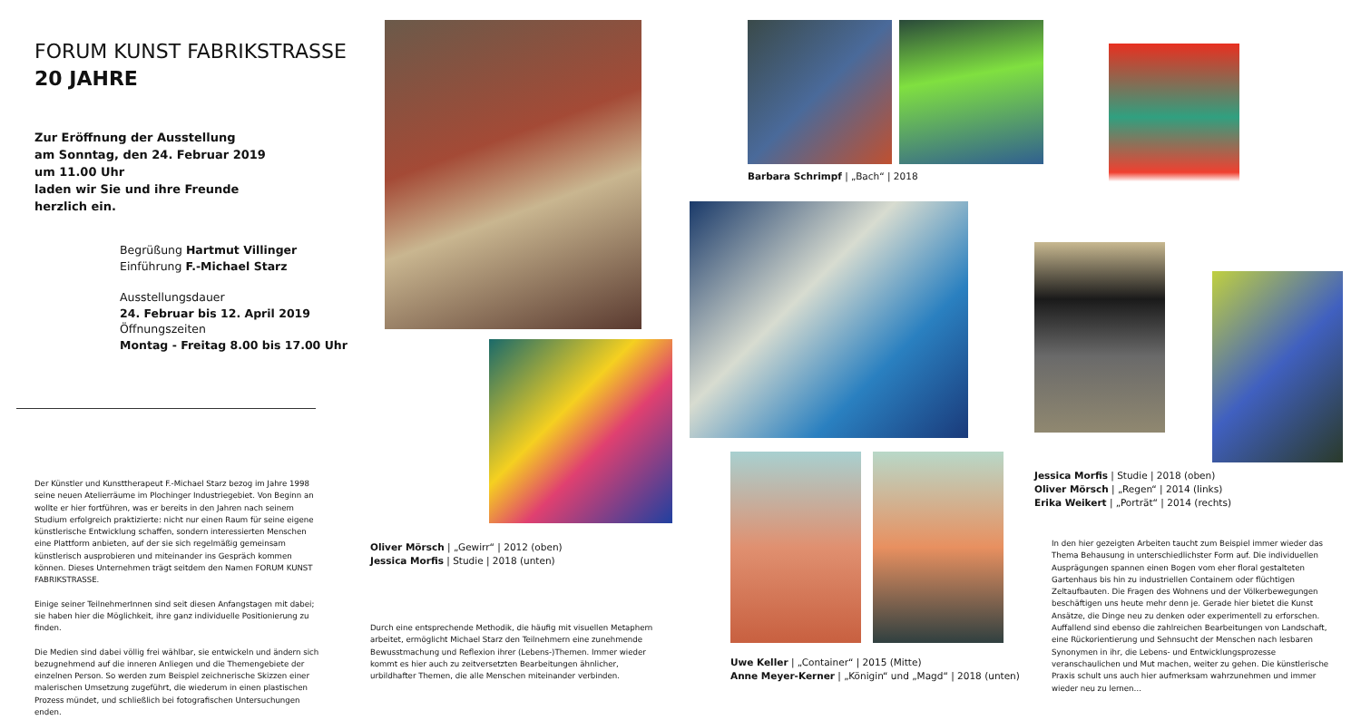FORUM KUNST FABRIKSTRASSE
20 JAHRE
Zur Eröffnung der Ausstellung
am Sonntag, den 24. Februar 2019
um 11.00 Uhr
laden wir Sie und ihre Freunde
herzlich ein.
Begrüßung Hartmut Villinger
Einführung F.-Michael Starz
Ausstellungsdauer
24. Februar bis 12. April 2019
Öffnungszeiten
Montag - Freitag 8.00 bis 17.00 Uhr
Der Künstler und Kunsttherapeut F.-Michael Starz bezog im Jahre 1998 seine neuen Atelierräume im Plochinger Industriegebiet. Von Beginn an wollte er hier fortführen, was er bereits in den Jahren nach seinem Studium erfolgreich praktizierte: nicht nur einen Raum für seine eigene künstlerische Entwicklung schaffen, sondern interessierten Menschen eine Plattform anbieten, auf der sie sich regelmäßig gemeinsam künstlerisch ausprobieren und miteinander ins Gespräch kommen können. Dieses Unternehmen trägt seitdem den Namen FORUM KUNST FABRIKSTRASSE.
Einige seiner TeilnehmerInnen sind seit diesen Anfangstagen mit dabei; sie haben hier die Möglichkeit, ihre ganz individuelle Positionierung zu finden.
Die Medien sind dabei völlig frei wählbar, sie entwickeln und ändern sich bezugnehmend auf die inneren Anliegen und die Themengebiete der einzelnen Person. So werden zum Beispiel zeichnerische Skizzen einer malerischen Umsetzung zugeführt, die wiederum in einen plastischen Prozess mündet, und schließlich bei fotografischen Untersuchungen enden.
Oliver Mörsch | „Gewirr“ | 2012 (oben)
Jessica Morfis | Studie | 2018 (unten)
Durch eine entsprechende Methodik, die häufig mit visuellen Metaphern arbeitet, ermöglicht Michael Starz den Teilnehmern eine zunehmende Bewusstmachung und Reflexion ihrer (Lebens-)Themen. Immer wieder kommt es hier auch zu zeitversetzten Bearbeitungen ähnlicher, urbildhafter Themen, die alle Menschen miteinander verbinden.
Barbara Schrimpf | „Bach“ | 2018
Uwe Keller | „Container“ | 2015 (Mitte)
Anne Meyer-Kerner | „Königin“ und „Magd“ | 2018 (unten)
Jessica Morfis | Studie | 2018 (oben)
Oliver Mörsch | „Regen“ | 2014 (links)
Erika Weikert | „Porträt“ | 2014 (rechts)
In den hier gezeigten Arbeiten taucht zum Beispiel immer wieder das Thema Behausung in unterschiedlichster Form auf. Die individuellen Ausprägungen spannen einen Bogen vom eher floral gestalteten Gartenhaus bis hin zu industriellen Containern oder flüchtigen Zeltaufbauten. Die Fragen des Wohnens und der Völkerbewegungen beschäftigen uns heute mehr denn je. Gerade hier bietet die Kunst Ansätze, die Dinge neu zu denken oder experimentell zu erforschen. Auffallend sind ebenso die zahlreichen Bearbeitungen von Landschaft, eine Rückorientierung und Sehnsucht der Menschen nach lesbaren Synonymen in ihr, die Lebens- und Entwicklungsprozesse veranschaulichen und Mut machen, weiter zu gehen. Die künstlerische Praxis schult uns auch hier aufmerksam wahrzunehmen und immer wieder neu zu lernen…